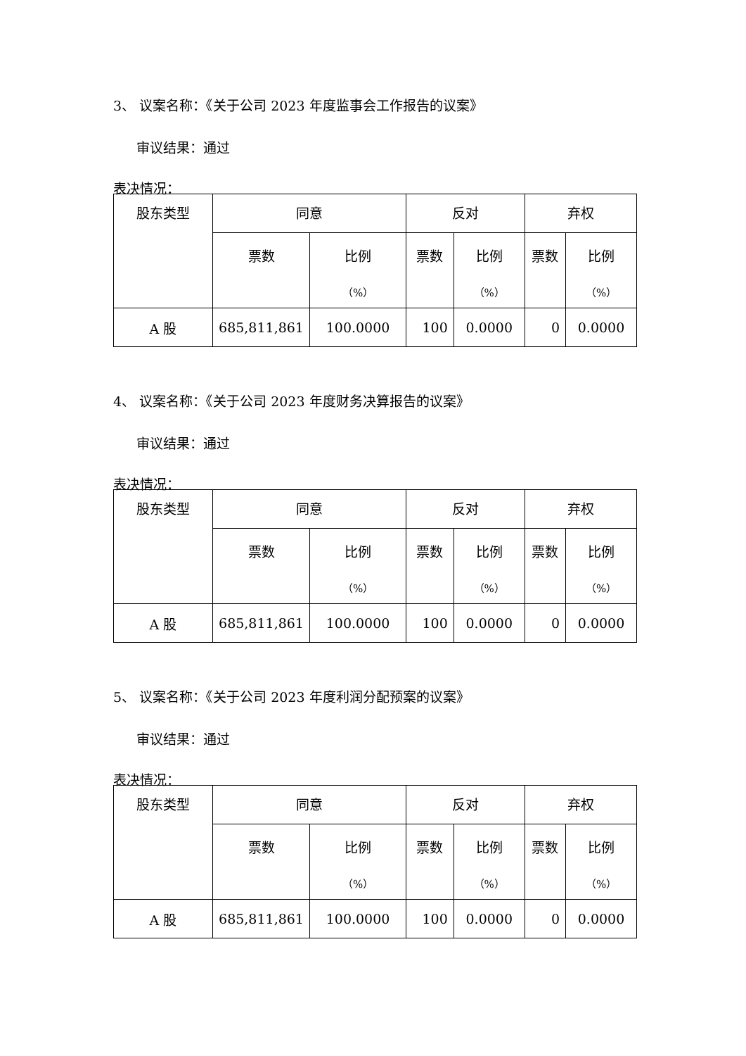3、 议案名称：《关于公司 2023 年度监事会工作报告的议案》
审议结果：通过
表决情况：
| 股东类型 | 同意 | | 反对 | | 弃权 | |
| --- | --- | --- | --- | --- | --- | --- |
| | 票数 | 比例 （%） | 票数 | 比例 （%） | 票数 | 比例 （%） |
| A 股 | 685,811,861 | 100.0000 | 100 | 0.0000 | 0 | 0.0000 |
4、 议案名称：《关于公司 2023 年度财务决算报告的议案》
审议结果：通过
表决情况：
| 股东类型 | 同意 | | 反对 | | 弃权 | |
| --- | --- | --- | --- | --- | --- | --- |
| | 票数 | 比例 （%） | 票数 | 比例 （%） | 票数 | 比例 （%） |
| A 股 | 685,811,861 | 100.0000 | 100 | 0.0000 | 0 | 0.0000 |
5、 议案名称：《关于公司 2023 年度利润分配预案的议案》
审议结果：通过
表决情况：
| 股东类型 | 同意 | | 反对 | | 弃权 | |
| --- | --- | --- | --- | --- | --- | --- |
| | 票数 | 比例 （%） | 票数 | 比例 （%） | 票数 | 比例 （%） |
| A 股 | 685,811,861 | 100.0000 | 100 | 0.0000 | 0 | 0.0000 |